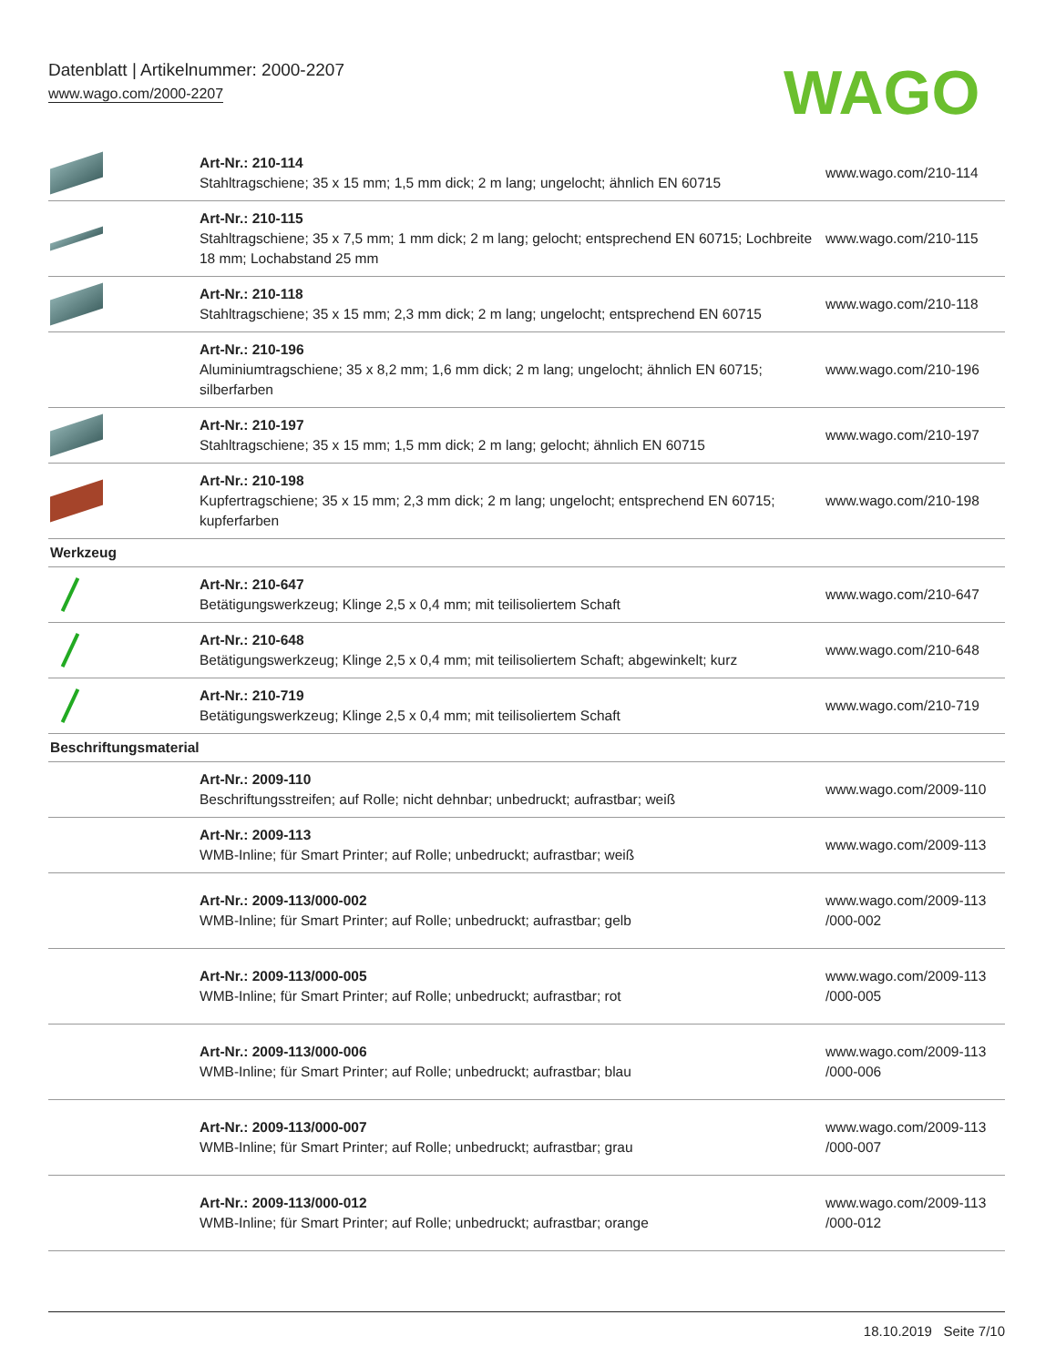Datenblatt | Artikelnummer: 2000-2207
www.wago.com/2000-2207
WAGO
| | Art-Nr.: 210-114 Stahltragschiene; 35 x 15 mm; 1,5 mm dick; 2 m lang; ungelocht; ähnlich EN 60715 | www.wago.com/210-114 |
| | Art-Nr.: 210-115 Stahltragschiene; 35 x 7,5 mm; 1 mm dick; 2 m lang; gelocht; entsprechend EN 60715; Lochbreite 18 mm; Lochabstand 25 mm | www.wago.com/210-115 |
| | Art-Nr.: 210-118 Stahltragschiene; 35 x 15 mm; 2,3 mm dick; 2 m lang; ungelocht; entsprechend EN 60715 | www.wago.com/210-118 |
| | Art-Nr.: 210-196 Aluminiumtragschiene; 35 x 8,2 mm; 1,6 mm dick; 2 m lang; ungelocht; ähnlich EN 60715; silberfarben | www.wago.com/210-196 |
| | Art-Nr.: 210-197 Stahltragschiene; 35 x 15 mm; 1,5 mm dick; 2 m lang; gelocht; ähnlich EN 60715 | www.wago.com/210-197 |
| | Art-Nr.: 210-198 Kupfertragschiene; 35 x 15 mm; 2,3 mm dick; 2 m lang; ungelocht; entsprechend EN 60715; kupferfarben | www.wago.com/210-198 |
| Werkzeug | | |
| | Art-Nr.: 210-647 Betätigungswerkzeug; Klinge 2,5 x 0,4 mm; mit teilisoliertem Schaft | www.wago.com/210-647 |
| | Art-Nr.: 210-648 Betätigungswerkzeug; Klinge 2,5 x 0,4 mm; mit teilisoliertem Schaft; abgewinkelt; kurz | www.wago.com/210-648 |
| | Art-Nr.: 210-719 Betätigungswerkzeug; Klinge 2,5 x 0,4 mm; mit teilisoliertem Schaft | www.wago.com/210-719 |
| Beschriftungsmaterial | | |
| | Art-Nr.: 2009-110 Beschriftungsstreifen; auf Rolle; nicht dehnbar; unbedruckt; aufrastbar; weiß | www.wago.com/2009-110 |
| | Art-Nr.: 2009-113 WMB-Inline; für Smart Printer; auf Rolle; unbedruckt; aufrastbar; weiß | www.wago.com/2009-113 |
| | Art-Nr.: 2009-113/000-002 WMB-Inline; für Smart Printer; auf Rolle; unbedruckt; aufrastbar; gelb | www.wago.com/2009-113 /000-002 |
| | Art-Nr.: 2009-113/000-005 WMB-Inline; für Smart Printer; auf Rolle; unbedruckt; aufrastbar; rot | www.wago.com/2009-113 /000-005 |
| | Art-Nr.: 2009-113/000-006 WMB-Inline; für Smart Printer; auf Rolle; unbedruckt; aufrastbar; blau | www.wago.com/2009-113 /000-006 |
| | Art-Nr.: 2009-113/000-007 WMB-Inline; für Smart Printer; auf Rolle; unbedruckt; aufrastbar; grau | www.wago.com/2009-113 /000-007 |
| | Art-Nr.: 2009-113/000-012 WMB-Inline; für Smart Printer; auf Rolle; unbedruckt; aufrastbar; orange | www.wago.com/2009-113 /000-012 |
18.10.2019 Seite 7/10